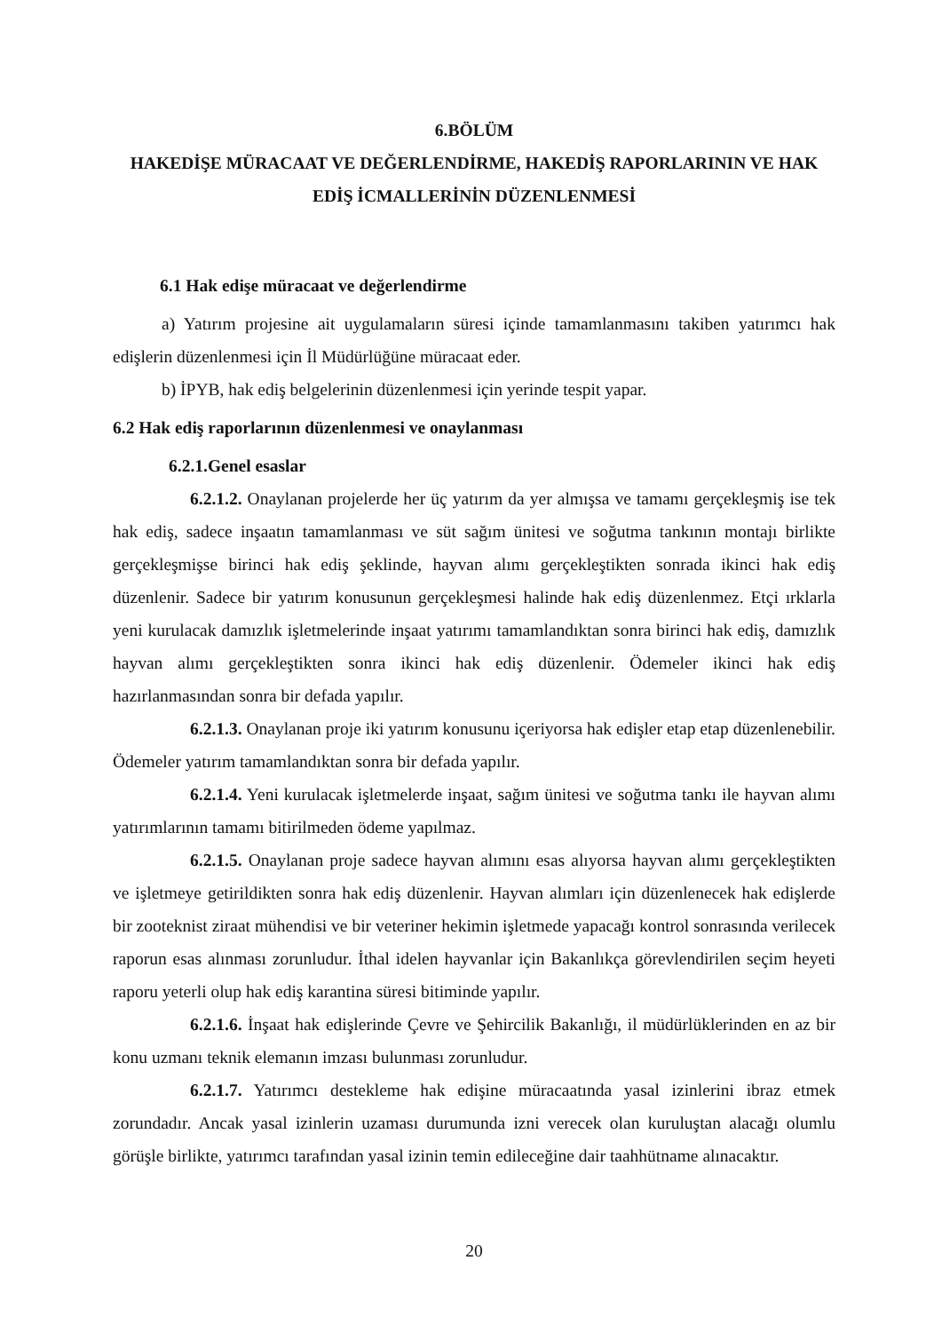6.BÖLÜM
HAKEDİŞE MÜRACAAT VE DEĞERLENDİRME, HAKEDİŞ RAPORLARININ VE HAK EDİŞ İCMALLERİNİN DÜZENLENMESİ
6.1 Hak edişe müracaat ve değerlendirme
a) Yatırım projesine ait uygulamaların süresi içinde tamamlanmasını takiben yatırımcı hak edişlerin düzenlenmesi için İl Müdürlüğüne müracaat eder.
b) İPYB, hak ediş belgelerinin düzenlenmesi için yerinde tespit yapar.
6.2 Hak ediş raporlarının düzenlenmesi ve onaylanması
6.2.1.Genel esaslar
6.2.1.2. Onaylanan projelerde her üç yatırım da yer almışsa ve tamamı gerçekleşmiş ise tek hak ediş, sadece inşaatın tamamlanması ve süt sağım ünitesi ve soğutma tankının montajı birlikte gerçekleşmişse birinci hak ediş şeklinde, hayvan alımı gerçekleştikten sonrada ikinci hak ediş düzenlenir. Sadece bir yatırım konusunun gerçekleşmesi halinde hak ediş düzenlenmez. Etçi ırklarla yeni kurulacak damızlık işletmelerinde inşaat yatırımı tamamlandıktan sonra birinci hak ediş, damızlık hayvan alımı gerçekleştikten sonra ikinci hak ediş düzenlenir. Ödemeler ikinci hak ediş hazırlanmasından sonra bir defada yapılır.
6.2.1.3. Onaylanan proje iki yatırım konusunu içeriyorsa hak edişler etap etap düzenlenebilir. Ödemeler yatırım tamamlandıktan sonra bir defada yapılır.
6.2.1.4. Yeni kurulacak işletmelerde inşaat, sağım ünitesi ve soğutma tankı ile hayvan alımı yatırımlarının tamamı bitirilmeden ödeme yapılmaz.
6.2.1.5. Onaylanan proje sadece hayvan alımını esas alıyorsa hayvan alımı gerçekleştikten ve işletmeye getirildikten sonra hak ediş düzenlenir. Hayvan alımları için düzenlenecek hak edişlerde bir zooteknist ziraat mühendisi ve bir veteriner hekimin işletmede yapacağı kontrol sonrasında verilecek raporun esas alınması zorunludur. İthal idelen hayvanlar için Bakanlıkça görevlendirilen seçim heyeti raporu yeterli olup hak ediş karantina süresi bitiminde yapılır.
6.2.1.6. İnşaat hak edişlerinde Çevre ve Şehircilik Bakanlığı, il müdürlüklerinden en az bir konu uzmanı teknik elemanın imzası bulunması zorunludur.
6.2.1.7. Yatırımcı destekleme hak edişine müracaatında yasal izinlerini ibraz etmek zorundadır. Ancak yasal izinlerin uzaması durumunda izni verecek olan kuruluştan alacağı olumlu görüşle birlikte, yatırımcı tarafından yasal izinin temin edileceğine dair taahhütname alınacaktır.
20